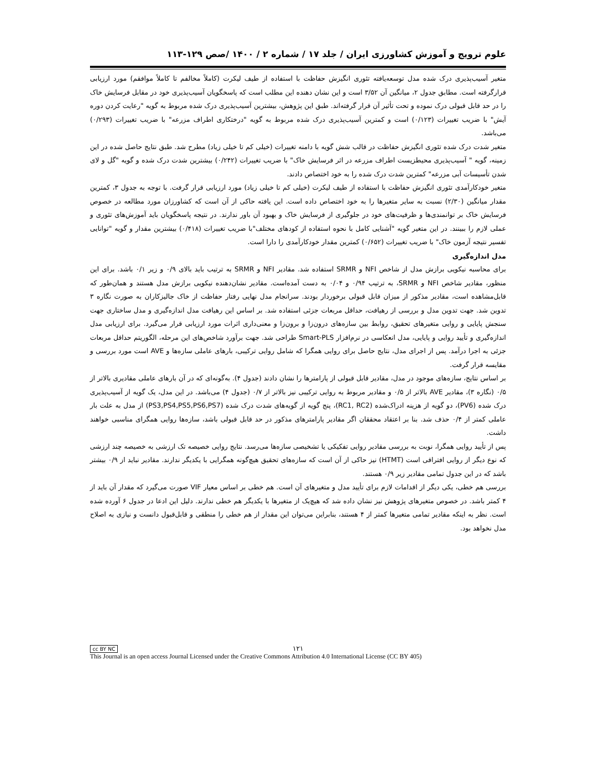علوم ترویج و آموزش کشاورزی ایران / جلد ۱۷ / شماره ۲ / ۱۴۰۰ /صص ۱۲۹-۱۱۳
متغیر آسیب‌پذیری درک شده مدل توسعه‌یافته تئوری انگیزش حفاظت با استفاده از طیف لیکرت (کاملاً مخالفم تا کاملاً موافقم) مورد ارزیابی قرارگرفته است. مطابق جدول ۲، میانگین آن ۳/۵۲ است و این نشان دهنده این مطلب است که پاسخگویان آسیب‌پذیری خود در مقابل فرسایش خاک را در حد قابل قبولی درک نموده و تحت تأثیر آن قرار گرفته‌اند. طبق این پژوهش، بیشترین آسیب‌پذیری درک شده مربوط به گویه "رعایت کردن دوره آیش" با ضریب تغییرات (۰/۱۲۳) است و کمترین آسیب‌پذیری درک شده مربوط به گویه "درختکاری اطراف مزرعه" با ضریب تغییرات (۰/۲۹۳) می‌باشد.
متغیر شدت درک شده تئوری انگیزش حفاظت در قالب شش گویه با دامنه تغییرات (خیلی کم تا خیلی زیاد) مطرح شد. طبق نتایج حاصل شده در این زمینه، گویه " آسیب‌پذیری محیطزیست اطراف مزرعه در اثر فرسایش خاک" با ضریب تغییرات (۰/۲۴۲) بیشترین شدت درک شده و گویه "گل و لای شدن تأسیسات آبی مزرعه" کمترین شدت درک شده را به خود اختصاص دادند.
متغیر خودکارآمدی تئوری انگیزش حفاظت با استفاده از طیف لیکرت (خیلی کم تا خیلی زیاد) مورد ارزیابی قرار گرفت. با توجه به جدول ۳، کمترین مقدار میانگین (۲/۳۰) نسبت به سایر متغیرها را به خود اختصاص داده است. این یافته حاکی از آن است که کشاورزان مورد مطالعه در خصوص فرسایش خاک بر توانمندی‌ها و ظرفیت‌های خود در جلوگیری از فرسایش خاک و بهبود آن باور ندارند. در نتیجه پاسخگویان باید آموزش‌های تئوری و عملی لازم را ببینند. در این متغیر گویه "آشنایی کامل با نحوه استفاده از کودهای مختلف"با ضریب تغییرات (۰/۴۱۸) بیشترین مقدار و گویه "توانایی تفسیر نتیجه آزمون خاک" با ضریب تغییرات (۰/۶۵۲) کمترین مقدار خودکارآمدی را دارا است.
مدل اندازه‌گیری
برای محاسبه نیکویی برازش مدل از شاخص NFI و SRMR استفاده شد. مقادیر NFI و SRMR به ترتیب باید بالای ۰/۹ و زیر ۰/۱ باشد. برای این منظور، مقادیر شاخص NFI و SRMR، به ترتیب ۰/۹۴ و ۰/۰۴ به دست آمده‌است. مقادیر نشان‌دهنده نیکویی برازش مدل هستند و همان‌طور که قابل‌مشاهده است، مقادیر مذکور از میزان قابل قبولی برخوردار بودند. سرانجام مدل نهایی رفتار حفاظت از خاک جالیزکاران به صورت نگاره ۳ تدوین شد. جهت تدوین مدل و بررسی از رهیافت، حداقل مربعات جزئی استفاده شد. بر اساس این رهیافت مدل اندازه‌گیری و مدل ساختاری جهت سنجش پایایی و روایی متغیرهای تحقیق، روابط بین سازه‌های درون‌زا و برون‌زا و معنی‌داری اثرات مورد ارزیابی قرار می‌گیرد. برای ارزیابی مدل اندازه‌گیری و تأیید روایی و پایایی، مدل انعکاسی در نرم‌افزار Smart-PLS طراحی شد. جهت برآورد شاخص‌های این مرحله، الگوریتم حداقل مربعات جزئی به اجرا درآمد. پس از اجرای مدل، نتایج حاصل برای روایی همگرا که شامل روایی ترکیبی، بارهای عاملی سازه‌ها و AVE است مورد بررسی و مقایسه قرار گرفت.
بر اساس نتایج، سازه‌های موجود در مدل، مقادیر قابل قبولی از پارامترها را نشان دادند (جدول ۴). به‌گونه‌ای که در آن بارهای عاملی مقادیری بالاتر از ۰/۵ (نگاره ۳)، مقادیر AVE بالاتر از ۰/۵ و مقادیر مربوط به روایی ترکیبی نیز بالاتر از ۰/۷ (جدول ۴) می‌باشد. در این مدل، یک گویه از آسیب‌پذیری درک شده (PV6)، دو گویه از هزینه ادراک‌شده (RC1, RC2)، پنج گویه از گویه‌های شدت درک شده (PS3,PS4,PS5,PS6,PS7) از مدل به علت بار عاملی کمتر از ۰/۴ حذف شد. بنا بر اعتقاد محققان اگر مقادیر پارامترهای مذکور در حد قابل قبولی باشد، سازه‌ها روایی همگرای مناسبی خواهند داشت.
پس از تأیید روایی همگرا، نوبت به بررسی مقادیر روایی تفکیکی یا تشخیصی سازه‌ها می‌رسد. نتایج روایی خصیصه تک ارزشی به خصیصه چند ارزشی که نوع دیگر از روایی افتراقی است (HTMT) نیز حاکی از آن است که سازه‌های تحقیق هیچ‌گونه همگرایی با یکدیگر ندارند. مقادیر نباید از ۰/۹ بیشتر باشد که در این جدول تمامی مقادیر زیر ۰/۹ هستند.
بررسی هم خطی، یکی دیگر از اقدامات لازم برای تأیید مدل و متغیرهای آن است. هم خطی بر اساس معیار VIF صورت می‌گیرد که مقدار آن باید از ۴ کمتر باشد. در خصوص متغیرهای پژوهش نیز نشان داده شد که هیچ‌یک از متغیرها با یکدیگر هم خطی ندارند. دلیل این ادعا در جدول ۶ آورده شده است. نظر به اینکه مقادیر تمامی متغیرها کمتر از ۴ هستند، بنابراین می‌توان این مقدار از هم خطی را منطقی و قابل‌قبول دانست و نیازی به اصلاح مدل نخواهد بود.
cc BY NC
۱۲۱
This Journal is an open access Journal Licensed under the Creative Commons Attribution 4.0 International License (CC BY 405)